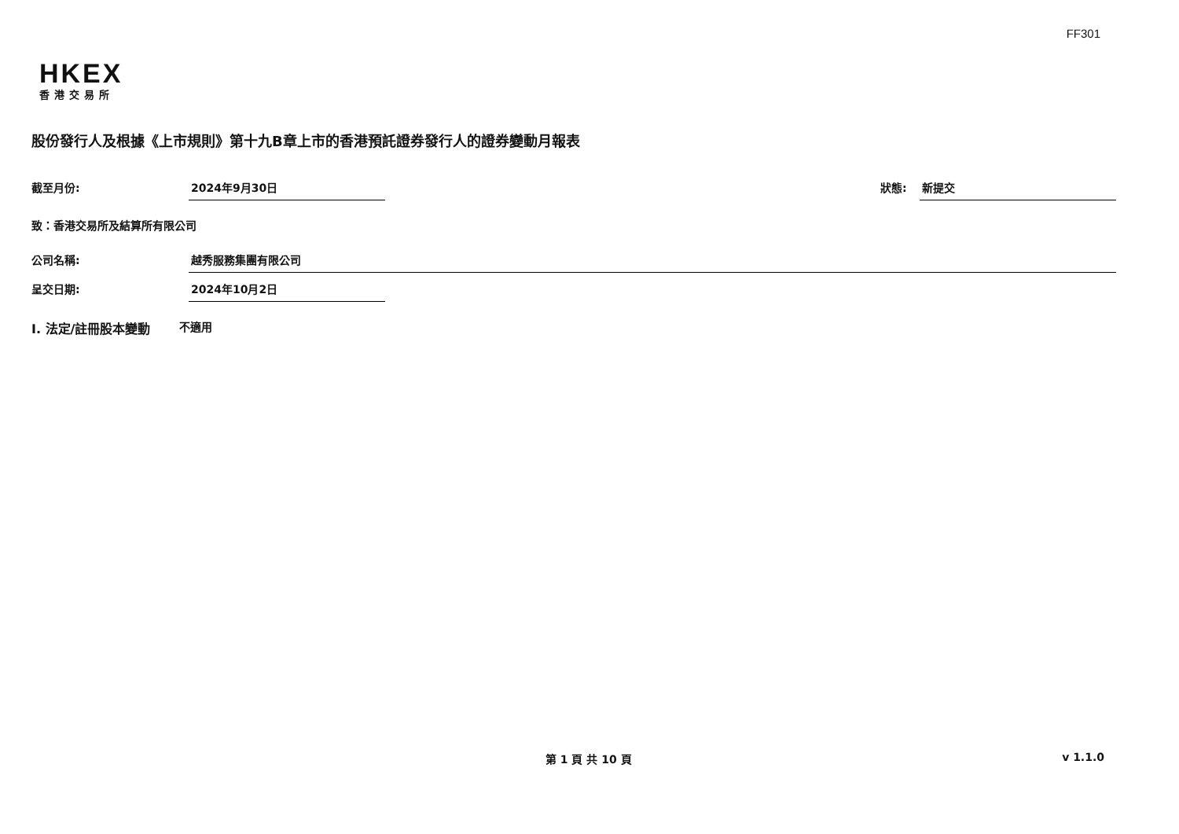FF301
HKEX
香港交易所
股份發行人及根據《上市規則》第十九B章上市的香港預託證券發行人的證券變動月報表
截至月份: 2024年9月30日 狀態: 新提交
致：香港交易所及結算所有限公司
公司名稱: 越秀服務集團有限公司
呈交日期: 2024年10月2日
I. 法定/註冊股本變動 不適用
第 1 頁 共 10 頁 v 1.1.0